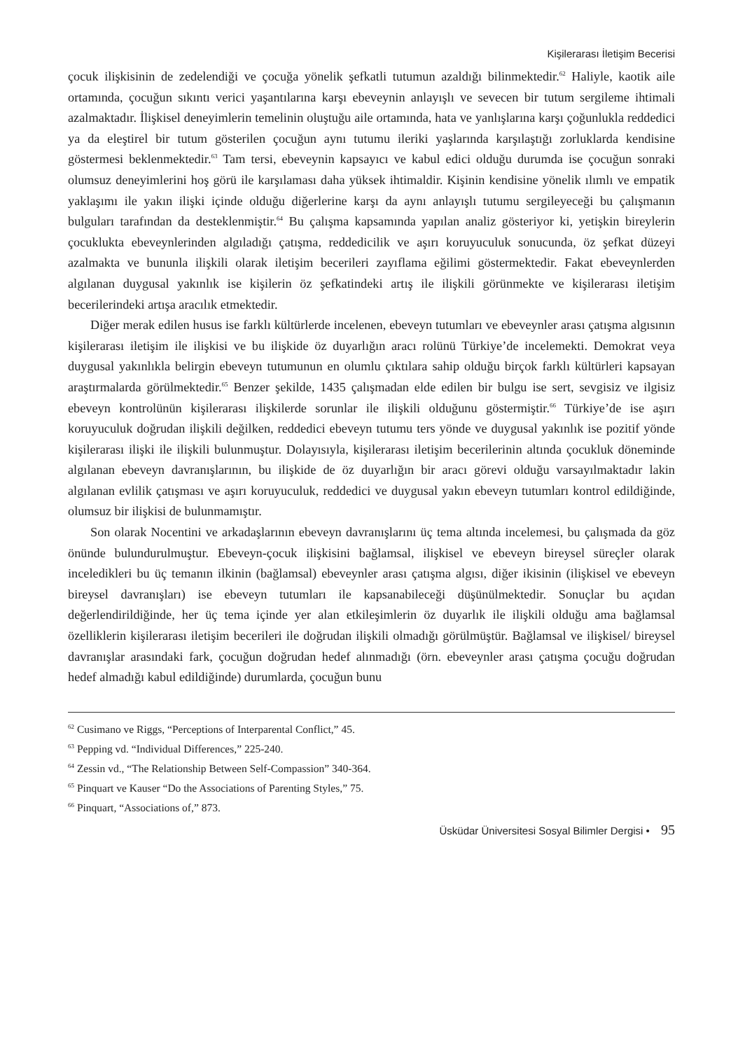Kişilerarası İletişim Becerisi
çocuk ilişkisinin de zedelendiği ve çocuğa yönelik şefkatli tutumun azaldığı bilinmektedir.<sup>62</sup> Haliyle, kaotik aile ortamında, çocuğun sıkıntı verici yaşantılarına karşı ebeveynin anlayışlı ve sevecen bir tutum sergileme ihtimali azalmaktadır. İlişkisel deneyimlerin temelinin oluştuğu aile ortamında, hata ve yanlışlarına karşı çoğunlukla reddedici ya da eleştirel bir tutum gösterilen çocuğun aynı tutumu ileriki yaşlarında karşılaştığı zorluklarda kendisine göstermesi beklenmektedir.<sup>63</sup> Tam tersi, ebeveynin kapsayıcı ve kabul edici olduğu durumda ise çocuğun sonraki olumsuz deneyimlerini hoş görü ile karşılaması daha yüksek ihtimaldir. Kişinin kendisine yönelik ılımlı ve empatik yaklaşımı ile yakın ilişki içinde olduğu diğerlerine karşı da aynı anlayışlı tutumu sergileyeceği bu çalışmanın bulguları tarafından da desteklenmiştir.<sup>64</sup> Bu çalışma kapsamında yapılan analiz gösteriyor ki, yetişkin bireylerin çocuklukta ebeveynlerinden algıladığı çatışma, reddedicilik ve aşırı koruyuculuk sonucunda, öz şefkat düzeyi azalmakta ve bununla ilişkili olarak iletişim becerileri zayıflama eğilimi göstermektedir. Fakat ebeveynlerden algılanan duygusal yakınlık ise kişilerin öz şefkatindeki artış ile ilişkili görünmekte ve kişilerarası iletişim becerilerindeki artışa aracılık etmektedir.
Diğer merak edilen husus ise farklı kültürlerde incelenen, ebeveyn tutumları ve ebeveynler arası çatışma algısının kişilerarası iletişim ile ilişkisi ve bu ilişkide öz duyarlığın aracı rolünü Türkiye’de incelemekti. Demokrat veya duygusal yakınlıkla belirgin ebeveyn tutumunun en olumlu çıktılara sahip olduğu birçok farklı kültürleri kapsayan araştırmalarda görülmektedir.<sup>65</sup> Benzer şekilde, 1435 çalışmadan elde edilen bir bulgu ise sert, sevgisiz ve ilgisiz ebeveyn kontrolünün kişilerarası ilişkilerde sorunlar ile ilişkili olduğunu göstermiştir.<sup>66</sup> Türkiye’de ise aşırı koruyuculuk doğrudan ilişkili değilken, reddedici ebeveyn tutumu ters yönde ve duygusal yakınlık ise pozitif yönde kişilerarası ilişki ile ilişkili bulunmuştur. Dolayısıyla, kişilerarası iletişim becerilerinin altında çocukluk döneminde algılanan ebeveyn davranışlarının, bu ilişkide de öz duyarlığın bir aracı görevi olduğu varsayılmaktadır lakin algılanan evlilik çatışması ve aşırı koruyuculuk, reddedici ve duygusal yakın ebeveyn tutumları kontrol edildiğinde, olumsuz bir ilişkisi de bulunmamıştır.
Son olarak Nocentini ve arkadaşlarının ebeveyn davranışlarını üç tema altında incelemesi, bu çalışmada da göz önünde bulundurulmuştur. Ebeveyn-çocuk ilişkisini bağlamsal, ilişkisel ve ebeveyn bireysel süreçler olarak inceledikleri bu üç temanın ilkinin (bağlamsal) ebeveynler arası çatışma algısı, diğer ikisinin (ilişkisel ve ebeveyn bireysel davranışları) ise ebeveyn tutumları ile kapsanabileceği düşünülmektedir. Sonuçlar bu açıdan değerlendirildiğinde, her üç tema içinde yer alan etkileşimlerin öz duyarlık ile ilişkili olduğu ama bağlamsal özelliklerin kişilerarası iletişim becerileri ile doğrudan ilişkili olmadığı görülmüştür. Bağlamsal ve ilişkisel/ bireysel davranışlar arasındaki fark, çocuğun doğrudan hedef alınmadığı (örn. ebeveynler arası çatışma çocuğu doğrudan hedef almadığı kabul edildiğinde) durumlarda, çocuğun bunu
<sup>62</sup> Cusimano ve Riggs, “Perceptions of Interparental Conflict,” 45.
<sup>63</sup> Pepping vd. “Individual Differences,” 225-240.
<sup>64</sup> Zessin vd., “The Relationship Between Self-Compassion” 340-364.
<sup>65</sup> Pinquart ve Kauser “Do the Associations of Parenting Styles,” 75.
<sup>66</sup> Pinquart, “Associations of,” 873.
Üsküdar Üniversitesi Sosyal Bilimler Dergisi • 95